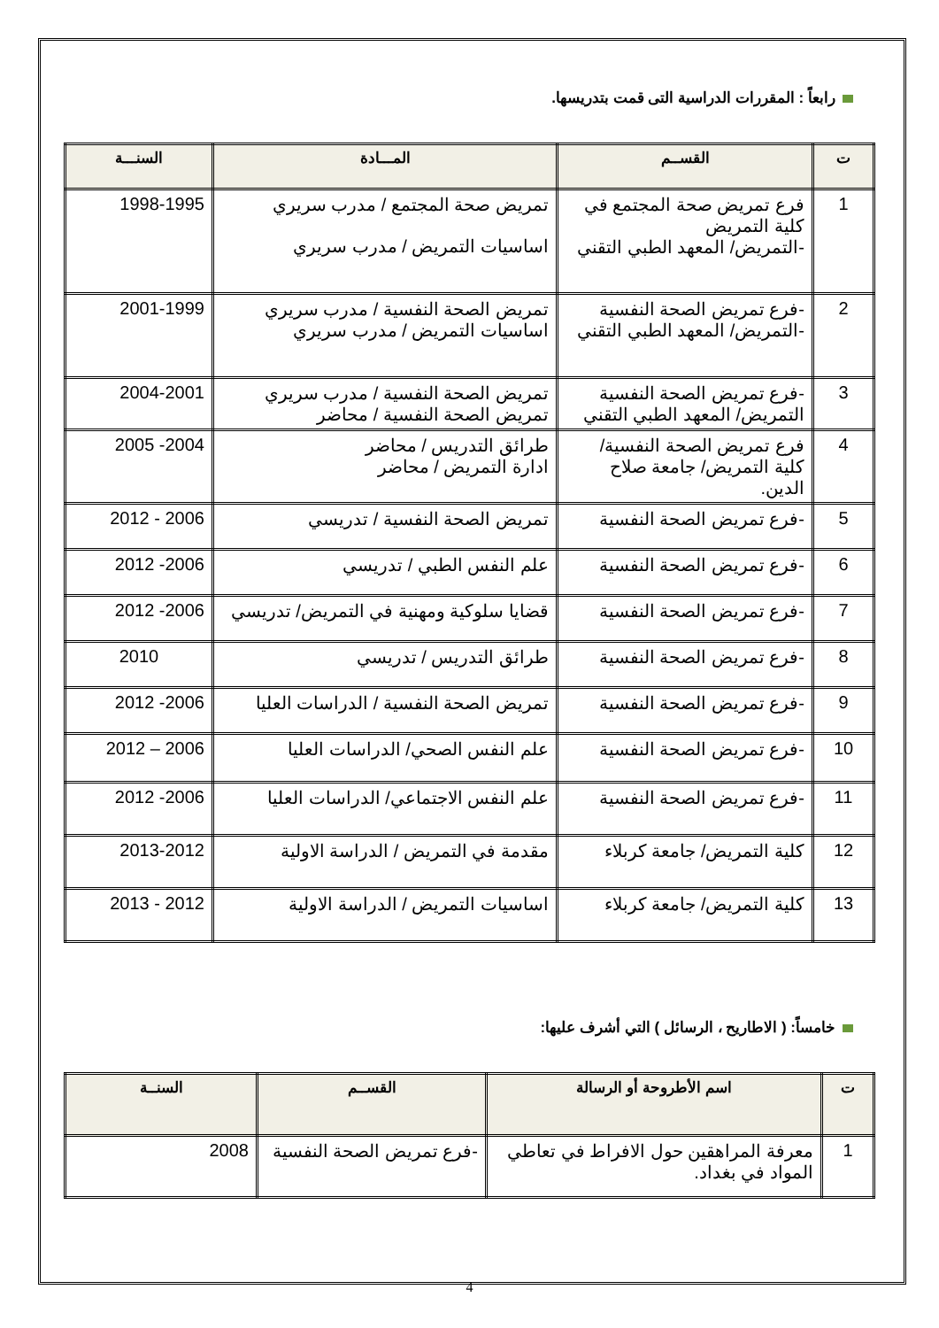رابعاً : المقررات الدراسية التى قمت بتدريسها.
| ت | القســم | المـــادة | السنـــة |
| --- | --- | --- | --- |
| 1 | فرع تمريض صحة المجتمع في كلية التمريض -التمريض/ المعهد الطبي التقني | تمريض صحة المجتمع / مدرب سريري اساسيات التمريض / مدرب سريري | 1998-1995 |
| 2 | -فرع تمريض الصحة النفسية -التمريض/ المعهد الطبي التقني | تمريض الصحة النفسية / مدرب سريري اساسيات التمريض / مدرب سريري | 2001-1999 |
| 3 | -فرع تمريض الصحة النفسية التمريض/ المعهد الطبي التقني | تمريض الصحة النفسية / مدرب سريري تمريض الصحة النفسية / محاضر | 2004-2001 |
| 4 | فرع تمريض الصحة النفسية/ كلية التمريض/ جامعة صلاح الدين. | طرائق التدريس / محاضر ادارة التمريض / محاضر | 2004- 2005 |
| 5 | -فرع تمريض الصحة النفسية | تمريض الصحة النفسية / تدريسي | 2006 - 2012 |
| 6 | -فرع تمريض الصحة النفسية | علم النفس الطبي / تدريسي | 2006- 2012 |
| 7 | -فرع تمريض الصحة النفسية | قضايا سلوكية ومهنية في التمريض/ تدريسي | 2006- 2012 |
| 8 | -فرع تمريض الصحة النفسية | طرائق التدريس / تدريسي | 2010 |
| 9 | -فرع تمريض الصحة النفسية | تمريض الصحة النفسية / الدراسات العليا | 2006- 2012 |
| 10 | -فرع تمريض الصحة النفسية | علم النفس الصحي/ الدراسات العليا | 2006 – 2012 |
| 11 | -فرع تمريض الصحة النفسية | علم النفس الاجتماعي/ الدراسات العليا | 2006- 2012 |
| 12 | كلية التمريض/ جامعة كربلاء | مقدمة في التمريض / الدراسة الاولية | 2013-2012 |
| 13 | كلية التمريض/ جامعة كربلاء | اساسيات التمريض / الدراسة الاولية | 2012 - 2013 |
خامساً: ( الاطاريح ، الرسائل ) التي أشرف عليها:
| ت | اسم الأطروحة أو الرسالة | القســم | السنــة |
| --- | --- | --- | --- |
| 1 | معرفة المراهقين حول الافراط في تعاطي المواد في بغداد. | -فرع تمريض الصحة النفسية | 2008 |
4